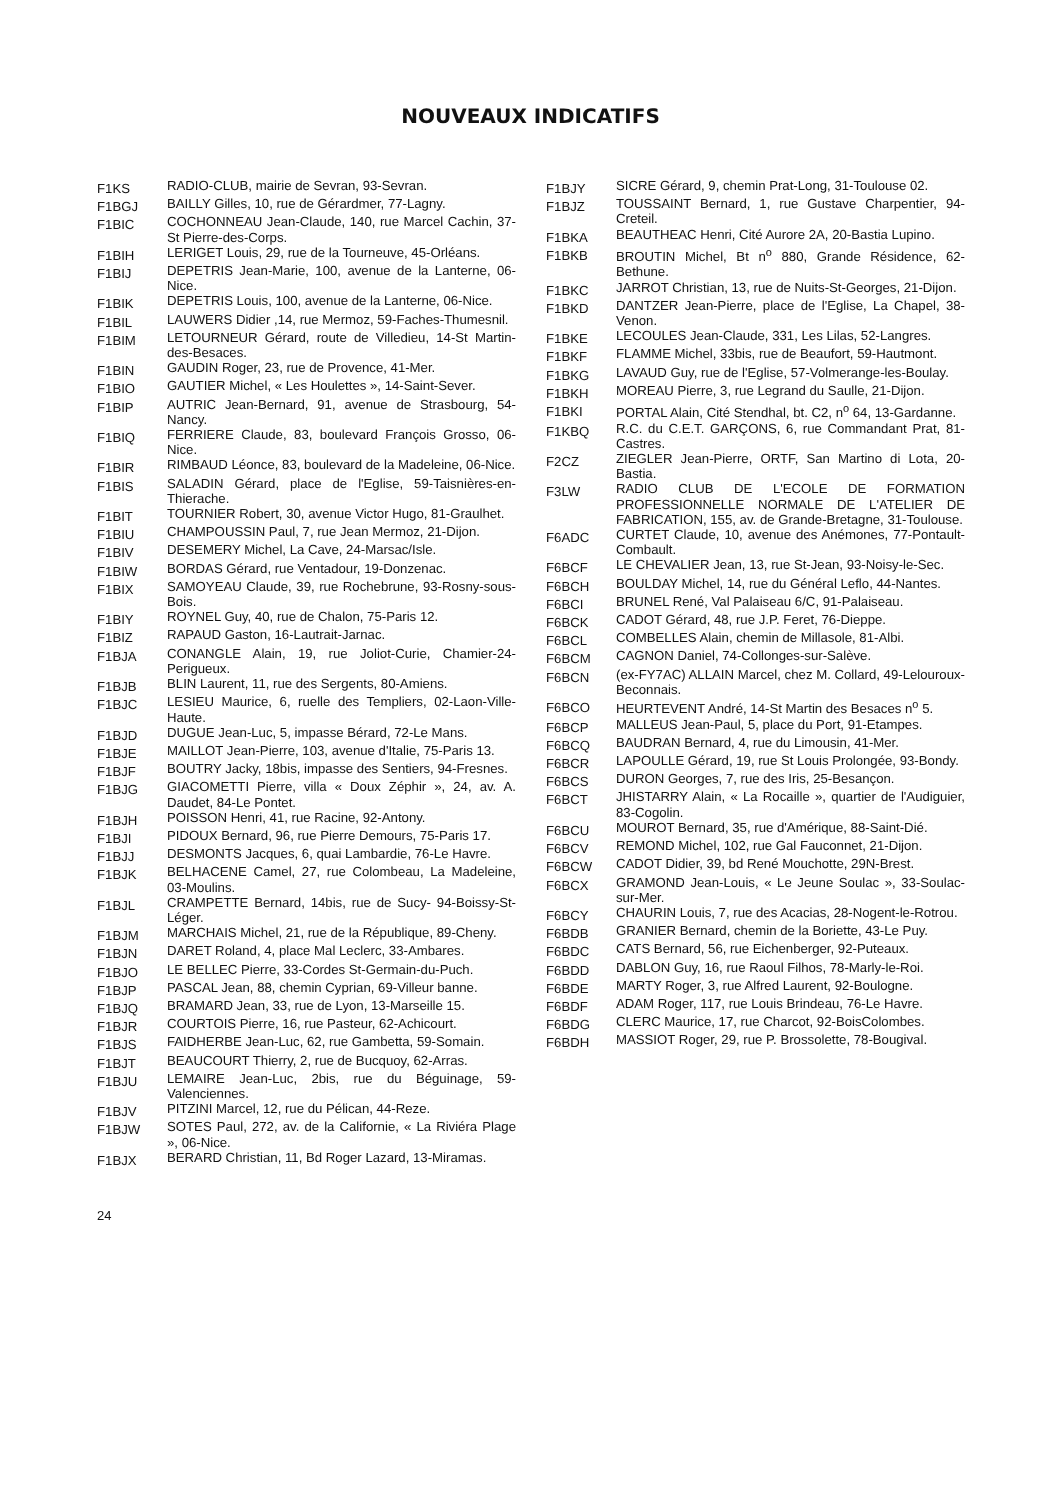NOUVEAUX INDICATIFS
F1KS RADIO-CLUB, mairie de Sevran, 93-Sevran.
F1BGJ BAILLY Gilles, 10, rue de Gérardmer, 77-Lagny.
F1BIC COCHONNEAU Jean-Claude, 140, rue Marcel Cachin, 37-St Pierre-des-Corps.
F1BIH LERIGET Louis, 29, rue de la Tourneuve, 45-Orléans.
F1BIJ DEPETRIS Jean-Marie, 100, avenue de la Lanterne, 06-Nice.
F1BIK DEPETRIS Louis, 100, avenue de la Lanterne, 06-Nice.
F1BIL LAUWERS Didier ,14, rue Mermoz, 59-Faches-Thumesnil.
F1BIM LETOURNEUR Gérard, route de Villedieu, 14-St Martin-des-Besaces.
F1BIN GAUDIN Roger, 23, rue de Provence, 41-Mer.
F1BIO GAUTIER Michel, « Les Houlettes », 14-Saint-Sever.
F1BIP AUTRIC Jean-Bernard, 91, avenue de Strasbourg, 54-Nancy.
F1BIQ FERRIERE Claude, 83, boulevard François Grosso, 06-Nice.
F1BIR RIMBAUD Léonce, 83, boulevard de la Madeleine, 06-Nice.
F1BIS SALADIN Gérard, place de l'Eglise, 59-Taisnières-en-Thierache.
F1BIT TOURNIER Robert, 30, avenue Victor Hugo, 81-Graulhet.
F1BIU CHAMPOUSSIN Paul, 7, rue Jean Mermoz, 21-Dijon.
F1BIV DESEMERY Michel, La Cave, 24-Marsac/Isle.
F1BIW BORDAS Gérard, rue Ventadour, 19-Donzenac.
F1BIX SAMOYEAU Claude, 39, rue Rochebrune, 93-Rosny-sous-Bois.
F1BIY ROYNEL Guy, 40, rue de Chalon, 75-Paris 12.
F1BIZ RAPAUD Gaston, 16-Lautrait-Jarnac.
F1BJA CONANGLE Alain, 19, rue Joliot-Curie, Chamier-24-Perigueux.
F1BJB BLIN Laurent, 11, rue des Sergents, 80-Amiens.
F1BJC LESIEU Maurice, 6, ruelle des Templiers, 02-Laon-Ville-Haute.
F1BJD DUGUE Jean-Luc, 5, impasse Bérard, 72-Le Mans.
F1BJE MAILLOT Jean-Pierre, 103, avenue d'Italie, 75-Paris 13.
F1BJF BOUTRY Jacky, 18bis, impasse des Sentiers, 94-Fresnes.
F1BJG GIACOMETTI Pierre, villa « Doux Zéphir », 24, av. A. Daudet, 84-Le Pontet.
F1BJH POISSON Henri, 41, rue Racine, 92-Antony.
F1BJI PIDOUX Bernard, 96, rue Pierre Demours, 75-Paris 17.
F1BJJ DESMONTS Jacques, 6, quai Lambardie, 76-Le Havre.
F1BJK BELHACENE Camel, 27, rue Colombeau, La Madeleine, 03-Moulins.
F1BJL CRAMPETTE Bernard, 14bis, rue de Sucy- 94-Boissy-St-Léger.
F1BJM MARCHAIS Michel, 21, rue de la République, 89-Cheny.
F1BJN DARET Roland, 4, place Mal Leclerc, 33-Ambares.
F1BJO LE BELLEC Pierre, 33-Cordes St-Germain-du-Puch.
F1BJP PASCAL Jean, 88, chemin Cyprian, 69-Villeur banne.
F1BJQ BRAMARD Jean, 33, rue de Lyon, 13-Marseille 15.
F1BJR COURTOIS Pierre, 16, rue Pasteur, 62-Achicourt.
F1BJS FAIDHERBE Jean-Luc, 62, rue Gambetta, 59-Somain.
F1BJT BEAUCOURT Thierry, 2, rue de Bucquoy, 62-Arras.
F1BJU LEMAIRE Jean-Luc, 2bis, rue du Béguinage, 59-Valenciennes.
F1BJV PITZINI Marcel, 12, rue du Pélican, 44-Reze.
F1BJW SOTES Paul, 272, av. de la Californie, « La Riviéra Plage », 06-Nice.
F1BJX BERARD Christian, 11, Bd Roger Lazard, 13-Miramas.
F1BJY SICRE Gérard, 9, chemin Prat-Long, 31-Toulouse 02.
F1BJZ TOUSSAINT Bernard, 1, rue Gustave Charpentier, 94-Creteil.
F1BKA BEAUTHEAC Henri, Cité Aurore 2A, 20-Bastia Lupino.
F1BKB BROUTIN Michel, Bt n<sup>o</sup> 880, Grande Résidence, 62-Bethune.
F1BKC JARROT Christian, 13, rue de Nuits-St-Georges, 21-Dijon.
F1BKD DANTZER Jean-Pierre, place de l'Eglise, La Chapel, 38-Venon.
F1BKE LECOULES Jean-Claude, 331, Les Lilas, 52-Langres.
F1BKF FLAMME Michel, 33bis, rue de Beaufort, 59-Hautmont.
F1BKG LAVAUD Guy, rue de l'Eglise, 57-Volmerange-les-Boulay.
F1BKH MOREAU Pierre, 3, rue Legrand du Saulle, 21-Dijon.
F1BKI PORTAL Alain, Cité Stendhal, bt. C2, n<sup>o</sup> 64, 13-Gardanne.
F1KBQ R.C. du C.E.T. GARÇONS, 6, rue Commandant Prat, 81-Castres.
F2CZ ZIEGLER Jean-Pierre, ORTF, San Martino di Lota, 20-Bastia.
F3LW RADIO CLUB DE L'ECOLE DE FORMATION PROFESSIONNELLE NORMALE DE L'ATELIER DE FABRICATION, 155, av. de Grande-Bretagne, 31-Toulouse.
F6ADC CURTET Claude, 10, avenue des Anémones, 77-Pontault-Combault.
F6BCF LE CHEVALIER Jean, 13, rue St-Jean, 93-Noisy-le-Sec.
F6BCH BOULDAY Michel, 14, rue du Général Leflo, 44-Nantes.
F6BCI BRUNEL René, Val Palaiseau 6/C, 91-Palaiseau.
F6BCK CADOT Gérard, 48, rue J.P. Feret, 76-Dieppe.
F6BCL COMBELLES Alain, chemin de Millasole, 81-Albi.
F6BCM CAGNON Daniel, 74-Collonges-sur-Salève.
F6BCN (ex-FY7AC) ALLAIN Marcel, chez M. Collard, 49-Lelouroux-Beconnais.
F6BCO HEURTEVENT André, 14-St Martin des Besaces n<sup>o</sup> 5.
F6BCP MALLEUS Jean-Paul, 5, place du Port, 91-Etampes.
F6BCQ BAUDRAN Bernard, 4, rue du Limousin, 41-Mer.
F6BCR LAPOULLE Gérard, 19, rue St Louis Prolongée, 93-Bondy.
F6BCS DURON Georges, 7, rue des Iris, 25-Besançon.
F6BCT JHISTARRY Alain, « La Rocaille », quartier de l'Audiguier, 83-Cogolin.
F6BCU MOUROT Bernard, 35, rue d'Amérique, 88-Saint-Dié.
F6BCV REMOND Michel, 102, rue Gal Fauconnet, 21-Dijon.
F6BCW CADOT Didier, 39, bd René Mouchotte, 29N-Brest.
F6BCX GRAMOND Jean-Louis, « Le Jeune Soulac », 33-Soulac-sur-Mer.
F6BCY CHAURIN Louis, 7, rue des Acacias, 28-Nogent-le-Rotrou.
F6BDB GRANIER Bernard, chemin de la Boriette, 43-Le Puy.
F6BDC CATS Bernard, 56, rue Eichenberger, 92-Puteaux.
F6BDD DABLON Guy, 16, rue Raoul Filhos, 78-Marly-le-Roi.
F6BDE MARTY Roger, 3, rue Alfred Laurent, 92-Boulogne.
F6BDF ADAM Roger, 117, rue Louis Brindeau, 76-Le Havre.
F6BDG CLERC Maurice, 17, rue Charcot, 92-BoisColombes.
F6BDH MASSIOT Roger, 29, rue P. Brossolette, 78-Bougival.
24